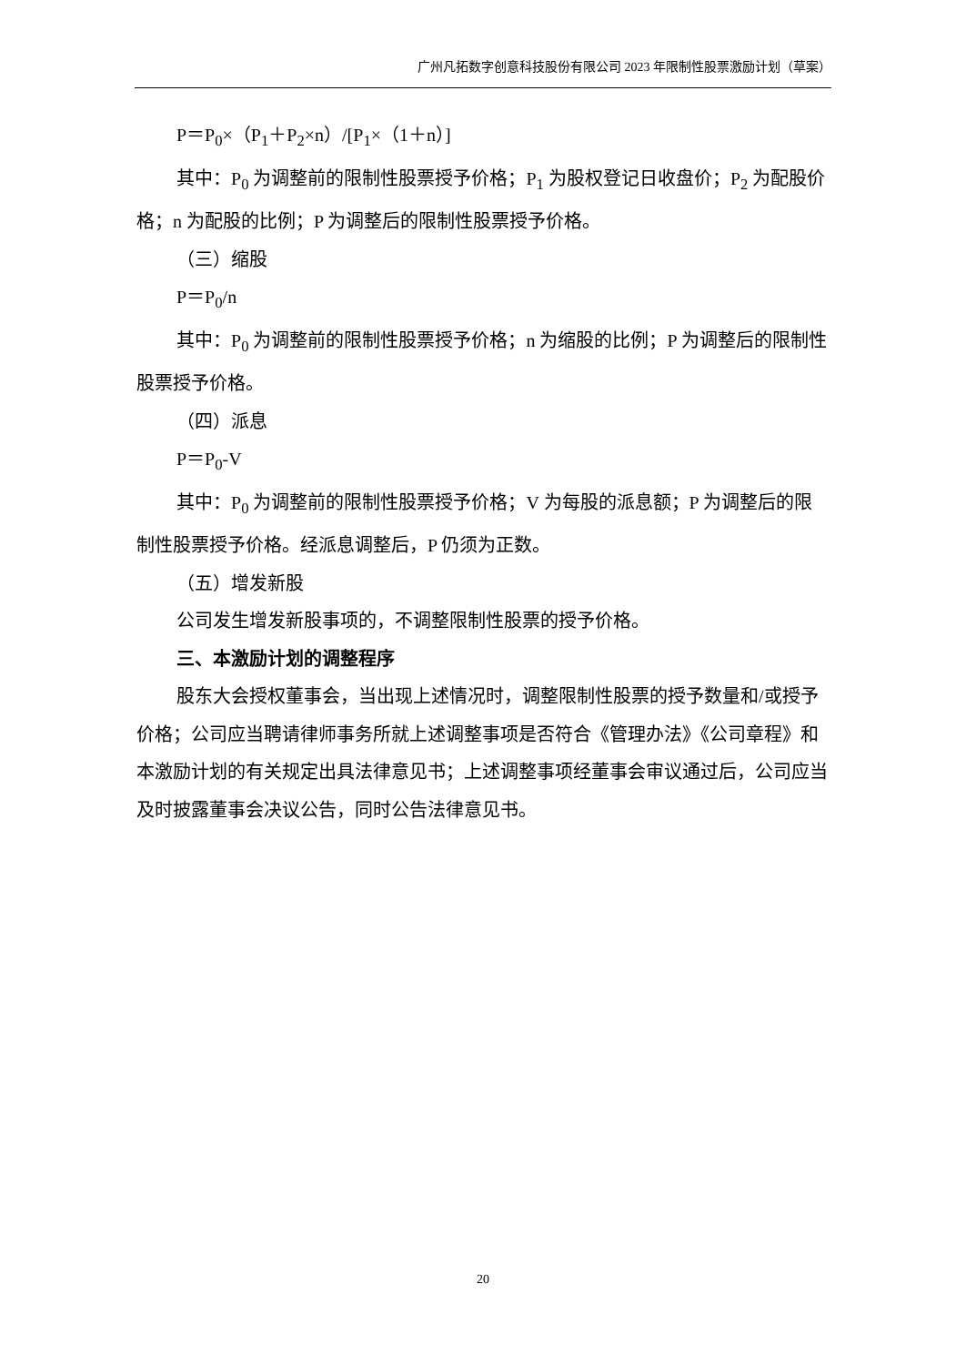广州凡拓数字创意科技股份有限公司 2023 年限制性股票激励计划（草案）
P＝P<sub>0</sub>×（P<sub>1</sub>＋P<sub>2</sub>×n）/[P<sub>1</sub>×（1＋n）]
其中：P<sub>0</sub> 为调整前的限制性股票授予价格；P<sub>1</sub> 为股权登记日收盘价；P<sub>2</sub> 为配股价格；n 为配股的比例；P 为调整后的限制性股票授予价格。
（三）缩股
P＝P<sub>0</sub>/n
其中：P<sub>0</sub> 为调整前的限制性股票授予价格；n 为缩股的比例；P 为调整后的限制性股票授予价格。
（四）派息
P＝P<sub>0</sub>-V
其中：P<sub>0</sub> 为调整前的限制性股票授予价格；V 为每股的派息额；P 为调整后的限制性股票授予价格。经派息调整后，P 仍须为正数。
（五）增发新股
公司发生增发新股事项的，不调整限制性股票的授予价格。
三、本激励计划的调整程序
股东大会授权董事会，当出现上述情况时，调整限制性股票的授予数量和/或授予价格；公司应当聘请律师事务所就上述调整事项是否符合《管理办法》《公司章程》和本激励计划的有关规定出具法律意见书；上述调整事项经董事会审议通过后，公司应当及时披露董事会决议公告，同时公告法律意见书。
20